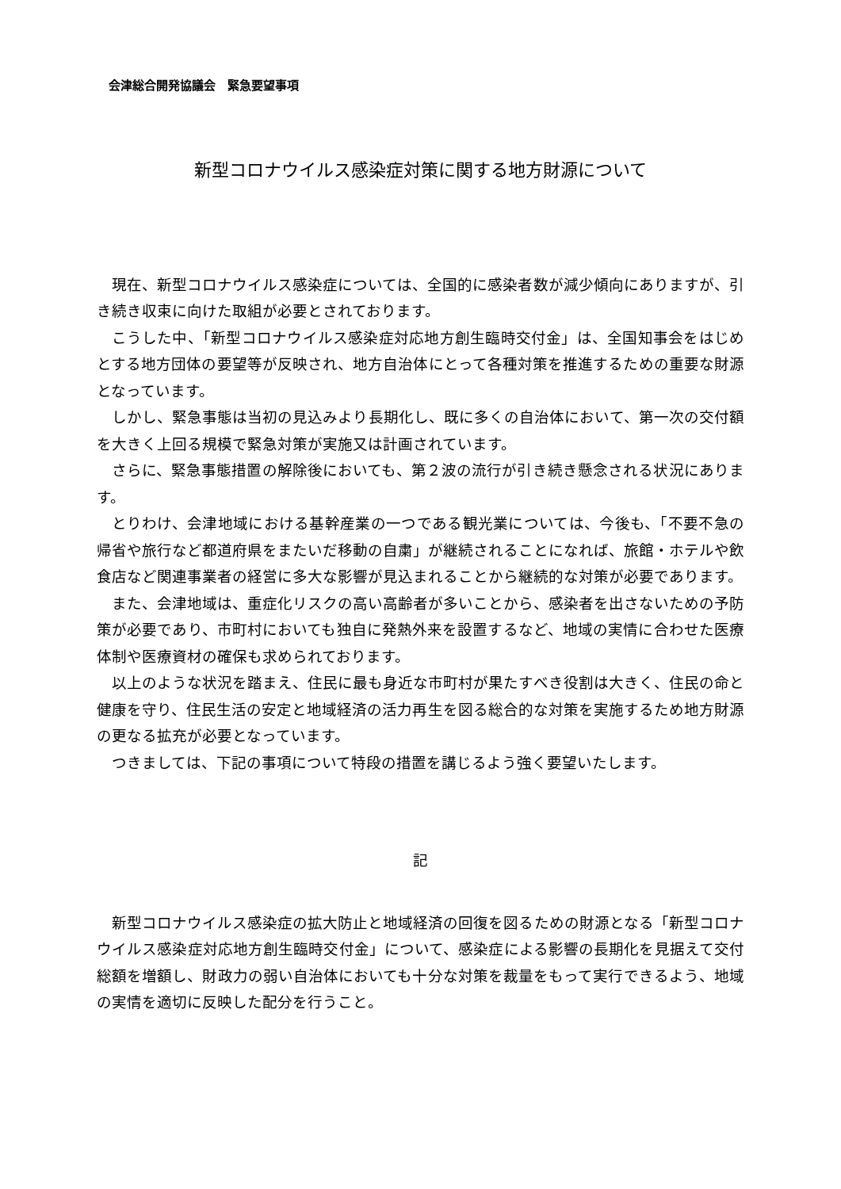会津総合開発協議会　緊急要望事項
新型コロナウイルス感染症対策に関する地方財源について
現在、新型コロナウイルス感染症については、全国的に感染者数が減少傾向にありますが、引き続き収束に向けた取組が必要とされております。
こうした中、「新型コロナウイルス感染症対応地方創生臨時交付金」は、全国知事会をはじめとする地方団体の要望等が反映され、地方自治体にとって各種対策を推進するための重要な財源となっています。
しかし、緊急事態は当初の見込みより長期化し、既に多くの自治体において、第一次の交付額を大きく上回る規模で緊急対策が実施又は計画されています。
さらに、緊急事態措置の解除後においても、第２波の流行が引き続き懸念される状況にあります。
とりわけ、会津地域における基幹産業の一つである観光業については、今後も、「不要不急の帰省や旅行など都道府県をまたいだ移動の自粛」が継続されることになれば、旅館・ホテルや飲食店など関連事業者の経営に多大な影響が見込まれることから継続的な対策が必要であります。
また、会津地域は、重症化リスクの高い高齢者が多いことから、感染者を出さないための予防策が必要であり、市町村においても独自に発熱外来を設置するなど、地域の実情に合わせた医療体制や医療資材の確保も求められております。
以上のような状況を踏まえ、住民に最も身近な市町村が果たすべき役割は大きく、住民の命と健康を守り、住民生活の安定と地域経済の活力再生を図る総合的な対策を実施するため地方財源の更なる拡充が必要となっています。
つきましては、下記の事項について特段の措置を講じるよう強く要望いたします。
記
新型コロナウイルス感染症の拡大防止と地域経済の回復を図るための財源となる「新型コロナウイルス感染症対応地方創生臨時交付金」について、感染症による影響の長期化を見据えて交付総額を増額し、財政力の弱い自治体においても十分な対策を裁量をもって実行できるよう、地域の実情を適切に反映した配分を行うこと。